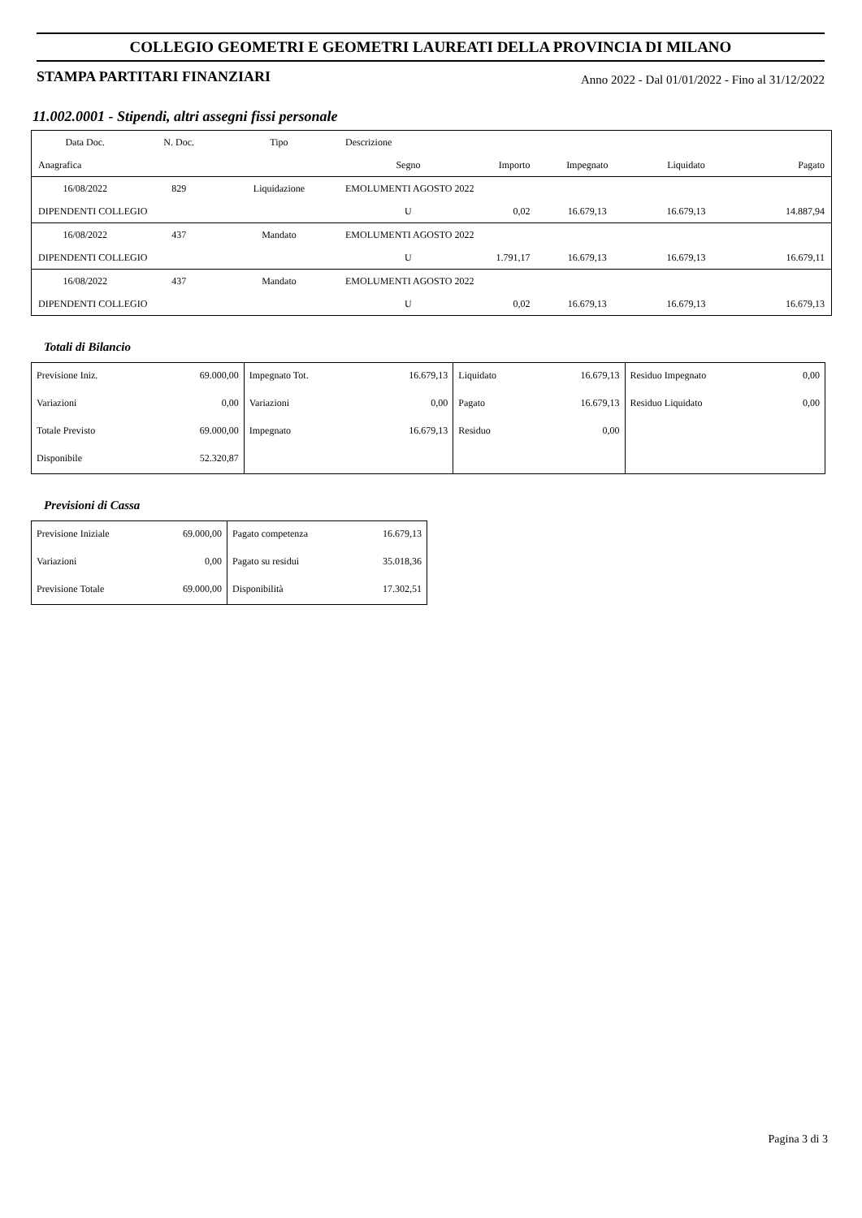COLLEGIO GEOMETRI E GEOMETRI LAUREATI DELLA PROVINCIA DI MILANO
STAMPA PARTITARI FINANZIARI Anno 2022 - Dal 01/01/2022 - Fino al 31/12/2022
11.002.0001 - Stipendi, altri assegni fissi personale
| Data Doc. | N. Doc. | Tipo | Descrizione | | | | | |
| --- | --- | --- | --- | --- | --- | --- | --- | --- |
| Anagrafica | | | | Segno | Importo | Impegnato | Liquidato | Pagato |
| 16/08/2022 | 829 | Liquidazione | EMOLUMENTI AGOSTO 2022 | | | | | |
| DIPENDENTI COLLEGIO | | | | U | 0,02 | 16.679,13 | 16.679,13 | 14.887,94 |
| 16/08/2022 | 437 | Mandato | EMOLUMENTI AGOSTO 2022 | | | | | |
| DIPENDENTI COLLEGIO | | | | U | 1.791,17 | 16.679,13 | 16.679,13 | 16.679,11 |
| 16/08/2022 | 437 | Mandato | EMOLUMENTI AGOSTO 2022 | | | | | |
| DIPENDENTI COLLEGIO | | | | U | 0,02 | 16.679,13 | 16.679,13 | 16.679,13 |
Totali di Bilancio
| Previsione Iniz. | 69.000,00 | Impegnato Tot. | 16.679,13 | Liquidato | 16.679,13 | Residuo Impegnato | 0,00 |
| Variazioni | 0,00 | Variazioni | 0,00 | Pagato | 16.679,13 | Residuo Liquidato | 0,00 |
| Totale Previsto | 69.000,00 | Impegnato | 16.679,13 | Residuo | 0,00 | | |
| Disponibile | 52.320,87 | | | | | | |
Previsioni di Cassa
| Previsione Iniziale | 69.000,00 | Pagato competenza | 16.679,13 |
| Variazioni | 0,00 | Pagato su residui | 35.018,36 |
| Previsione Totale | 69.000,00 | Disponibilità | 17.302,51 |
Pagina 3 di 3